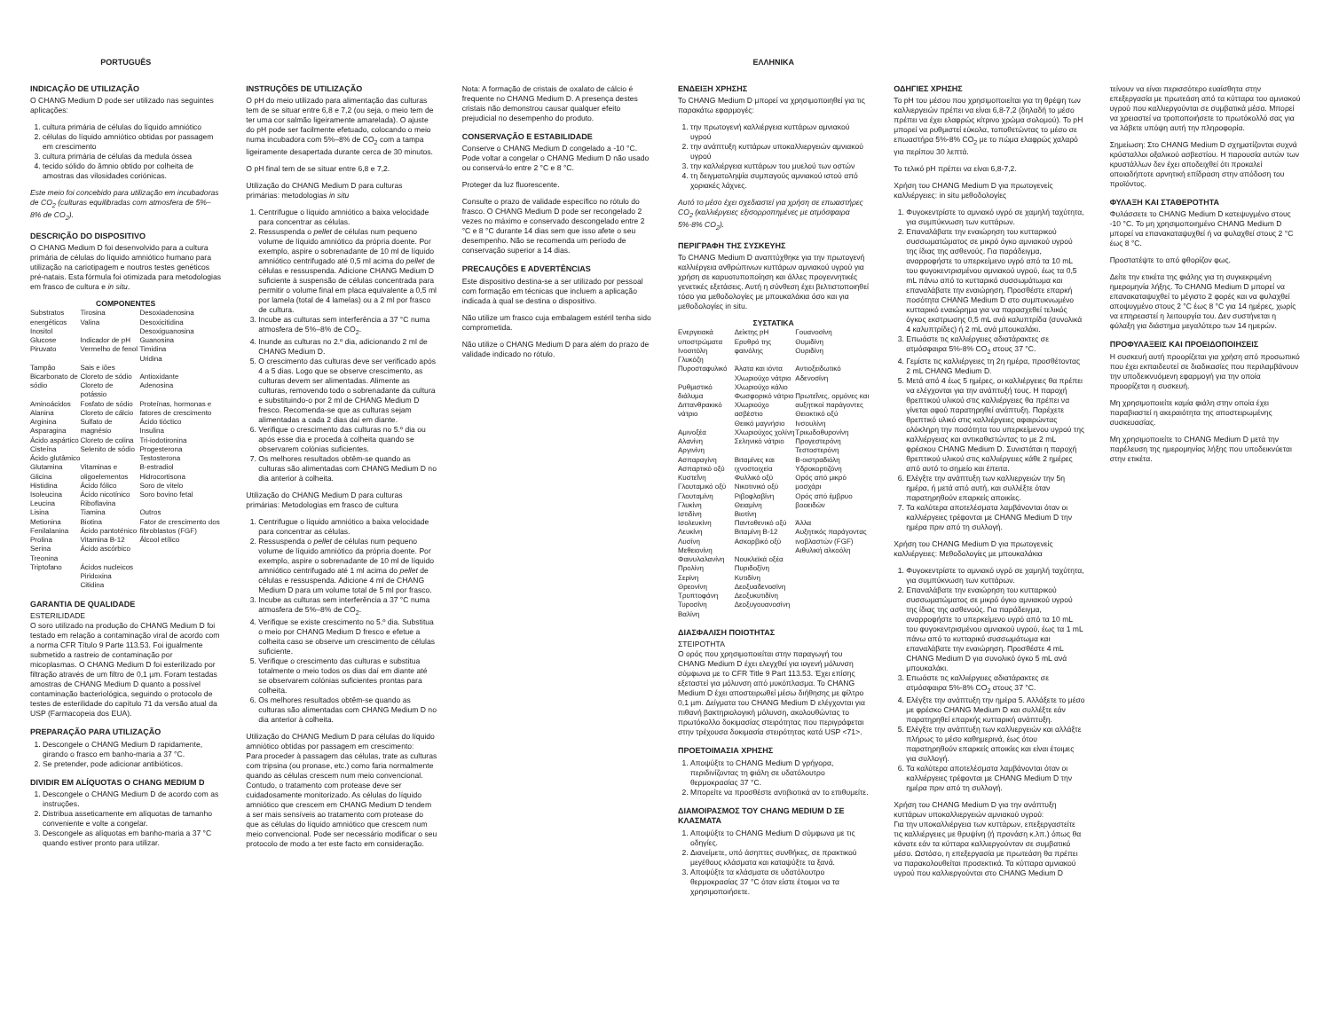PORTUGUÊS
INDICAÇÃO DE UTILIZAÇÃO
O CHANG Medium D pode ser utilizado nas seguintes aplicações:
1. cultura primária de células do líquido amniótico
2. células do líquido amniótico obtidas por passagem em crescimento
3. cultura primária de células da medula óssea
4. tecido sólido do âmnio obtido por colheita de amostras das vilosidades coriónicas.
Este meio foi concebido para utilização em incubadoras de CO<sub>2</sub> (culturas equilibradas com atmosfera de 5%–8% de CO<sub>2</sub>).
DESCRIÇÃO DO DISPOSITIVO
O CHANG Medium D foi desenvolvido para a cultura primária de células do líquido amniótico humano para utilização na cariotipagem e noutros testes genéticos pré-natais. Esta fórmula foi otimizada para metodologias em frasco de cultura e in situ.
COMPONENTES
| Substratos energéticos Inositol Glucose Piruvato | Tirosina Valina Indicador de pH Vermelho de fenol | Desoxiadenosina Desoxicitidina Desoxiguanosina Guanosina Timidina Uridina |
| Tampão Bicarbonato de sódio Aminoácidos Alanina Arginina Asparagina Ácido aspártico Cisteína Ácido glutâmico Glutamina Glicina Histidina Isoleucina Leucina Lisina Metionina Fenilalanina Prolina Serina Treonina Triptofano | Sais e iões Cloreto de sódio Cloreto de potássio Fosfato de sódio Cloreto de cálcio Sulfato de magnésio Cloreto de colina Selenito de sódio Vitaminas e oligoelementos Ácido fólico Ácido nicotínico Riboflavina Tiamina Biotina Ácido pantoténico Vitamina B-12 Ácido ascórbico Ácidos nucleicos Piridoxina Citidina | Antioxidante Adenosina Proteínas, hormonas e fatores de crescimento Ácido tióctico Insulina Tri-iodotironina Progesterona Testosterona B-estradiol Hidrocortisona Soro de vitelo Soro bovino fetal Outros Fator de crescimento dos fibroblastos (FGF) Álcool etílico |
GARANTIA DE QUALIDADE
ESTERILIDADE
O soro utilizado na produção do CHANG Medium D foi testado em relação a contaminação viral de acordo com a norma CFR Título 9 Parte 113.53. Foi igualmente submetido a rastreio de contaminação por micoplasmas. O CHANG Medium D foi esterilizado por filtração através de um filtro de 0,1 µm. Foram testadas amostras de CHANG Medium D quanto a possível contaminação bacteriológica, seguindo o protocolo de testes de esterilidade do capítulo 71 da versão atual da USP (Farmacopeia dos EUA).
PREPARAÇÃO PARA UTILIZAÇÃO
1. Descongele o CHANG Medium D rapidamente, girando o frasco em banho-maria a 37 °C.
2. Se pretender, pode adicionar antibióticos.
DIVIDIR EM ALÍQUOTAS O CHANG MEDIUM D
1. Descongele o CHANG Medium D de acordo com as instruções.
2. Distribua asseticamente em alíquotas de tamanho conveniente e volte a congelar.
3. Descongele as alíquotas em banho-maria a 37 °C quando estiver pronto para utilizar.
INSTRUÇÕES DE UTILIZAÇÃO
O pH do meio utilizado para alimentação das culturas tem de se situar entre 6,8 e 7,2 (ou seja, o meio tem de ter uma cor salmão ligeiramente amarelada). O ajuste do pH pode ser facilmente efetuado, colocando o meio numa incubadora com 5%–8% de CO<sub>2</sub> com a tampa ligeiramente desapertada durante cerca de 30 minutos.
O pH final tem de se situar entre 6,8 e 7,2.
Utilização do CHANG Medium D para culturas primárias: metodologias in situ
1. Centrifugue o líquido amniótico a baixa velocidade para concentrar as células.
2. Ressuspenda o pellet de células num pequeno volume de líquido amniótico da própria doente. Por exemplo, aspire o sobrenadante de 10 ml de líquido amniótico centrifugado até 0,5 ml acima do pellet de células e ressuspenda. Adicione CHANG Medium D suficiente à suspensão de células concentrada para permitir o volume final em placa equivalente a 0,5 ml por lamela (total de 4 lamelas) ou a 2 ml por frasco de cultura.
3. Incube as culturas sem interferência a 37 °C numa atmosfera de 5%–8% de CO<sub>2</sub>.
4. Inunde as culturas no 2.º dia, adicionando 2 ml de CHANG Medium D.
5. O crescimento das culturas deve ser verificado após 4 a 5 dias. Logo que se observe crescimento, as culturas devem ser alimentadas. Alimente as culturas, removendo todo o sobrenadante da cultura e substituindo-o por 2 ml de CHANG Medium D fresco. Recomenda-se que as culturas sejam alimentadas a cada 2 dias daí em diante.
6. Verifique o crescimento das culturas no 5.º dia ou após esse dia e proceda à colheita quando se observarem colónias suficientes.
7. Os melhores resultados obtêm-se quando as culturas são alimentadas com CHANG Medium D no dia anterior à colheita.
Utilização do CHANG Medium D para culturas primárias: Metodologias em frasco de cultura
1. Centrifugue o líquido amniótico a baixa velocidade para concentrar as células.
2. Ressuspenda o pellet de células num pequeno volume de líquido amniótico da própria doente. Por exemplo, aspire o sobrenadante de 10 ml de líquido amniótico centrifugado até 1 ml acima do pellet de células e ressuspenda. Adicione 4 ml de CHANG Medium D para um volume total de 5 ml por frasco.
3. Incube as culturas sem interferência a 37 °C numa atmosfera de 5%–8% de CO<sub>2</sub>.
4. Verifique se existe crescimento no 5.º dia. Substitua o meio por CHANG Medium D fresco e efetue a colheita caso se observe um crescimento de células suficiente.
5. Verifique o crescimento das culturas e substitua totalmente o meio todos os dias daí em diante até se observarem colónias suficientes prontas para colheita.
6. Os melhores resultados obtêm-se quando as culturas são alimentadas com CHANG Medium D no dia anterior à colheita.
Utilização do CHANG Medium D para células do líquido amniótico obtidas por passagem em crescimento:
Para proceder à passagem das células, trate as culturas com tripsina (ou pronase, etc.) como faria normalmente quando as células crescem num meio convencional. Contudo, o tratamento com protease deve ser cuidadosamente monitorizado. As células do líquido amniótico que crescem em CHANG Medium D tendem a ser mais sensíveis ao tratamento com protease do que as células do líquido amniótico que crescem num meio convencional. Pode ser necessário modificar o seu protocolo de modo a ter este facto em consideração.
Nota: A formação de cristais de oxalato de cálcio é frequente no CHANG Medium D. A presença destes cristais não demonstrou causar qualquer efeito prejudicial no desempenho do produto.
CONSERVAÇÃO E ESTABILIDADE
Conserve o CHANG Medium D congelado a -10 °C. Pode voltar a congelar o CHANG Medium D não usado ou conservá-lo entre 2 °C e 8 °C.
Proteger da luz fluorescente.
Consulte o prazo de validade específico no rótulo do frasco. O CHANG Medium D pode ser recongelado 2 vezes no máximo e conservado descongelado entre 2 °C e 8 °C durante 14 dias sem que isso afete o seu desempenho. Não se recomenda um período de conservação superior a 14 dias.
PRECAUÇÕES E ADVERTÊNCIAS
Este dispositivo destina-se a ser utilizado por pessoal com formação em técnicas que incluem a aplicação indicada à qual se destina o dispositivo.
Não utilize um frasco cuja embalagem estéril tenha sido comprometida.
Não utilize o CHANG Medium D para além do prazo de validade indicado no rótulo.
ΕΛΛΗΝΙΚΑ
ΕΝΔΕΙΞΗ ΧΡΗΣΗΣ
Το CHANG Medium D μπορεί να χρησιμοποιηθεί για τις παρακάτω εφαρμογές:
1. την πρωτογενή καλλιέργεια κυττάρων αμνιακού υγρού
2. την ανάπτυξη κυττάρων υποκαλλιεργειών αμνιακού υγρού
3. την καλλιέργεια κυττάρων του μυελού των οστών
4. τη δειγματοληψία συμπαγούς αμνιακού ιστού από χοριακές λάχνες.
Αυτό το μέσο έχει σχεδιαστεί για χρήση σε επωαστήρες CO<sub>2</sub> (καλλιέργειες εξισορροπημένες με ατμόσφαιρα 5%-8% CO<sub>2</sub>).
ΠΕΡΙΓΡΑΦΗ ΤΗΣ ΣΥΣΚΕΥΗΣ
Το CHANG Medium D αναπτύχθηκε για την πρωτογενή καλλιέργεια ανθρώπινων κυττάρων αμνιακού υγρού για χρήση σε καρυοτυπoποίηση και άλλες προγεννητικές γενετικές εξετάσεις. Αυτή η σύνθεση έχει βελτιστοποιηθεί τόσο για μεθοδολογίες με μπουκαλάκια όσο και για μεθοδολογίες in situ.
ΣΥΣΤΑΤΙΚΑ
| Ενεργειακά υποστρώματα Ινοσιτόλη Γλυκόζη Πυροσταφυλικό Ρυθμιστικό διάλυμα Διττανθρακικό νάτριο Αμινοξέα Αλανίνη Αργινίνη Ασπαραγίνη Ασπαρτικό οξύ Κυστεΐνη Γλουταμικό οξύ Γλουταμίνη Γλυκίνη Ιστιδίνη Ισολευκίνη Λευκίνη Λυσίνη Μεθειονίνη Φαινυλαλανίνη Προλίνη Σερίνη Θρεονίνη Τρυπτοφάνη Τυροσίνη Βαλίνη | Δείκτης pH Ερυθρό της φαινόλης Άλατα και ιόντα Χλωριούχο νάτριο Χλωριούχο κάλιο Φωσφορικό νάτριο Χλωριούχο ασβέστιο Θειικό μαγνήσιο Χλωριούχος χολίνη Σεληνικό νάτριο Βιταμίνες και ιχνοστοιχεία Φυλλικό οξύ Νικοτινικό οξύ Ριβοφλαβίνη Θειαμίνη Βιοτίνη Παντοθενικό οξύ Βιταμίνη B-12 Ασκορβικό οξύ Νουκλεϊκά οξέα Πυριδοξίνη Κυτιδίνη Δεοξυαδενοσίνη Δεοξυκυτιδίνη Δεοξυγουανοσίνη | Γουανοσίνη Θυμιδίνη Ουριδίνη Αντιοξειδωτικό Αδενοσίνη Πρωτεΐνες, ορμόνες και αυξητικοί παράγοντες Θειοκτικό οξύ Ινσουλίνη Τριιωδοθυρονίνη Προγεστερόνη Τεστοστερόνη B-οιστραδιόλη Υδροκορτιζόνη Ορός από μικρό μοσχάρι Ορός από έμβρυο βοοειδών Άλλα Αυξητικός παράγοντας ινοβλαστών (FGF) Αιθυλική αλκοόλη |
ΔΙΑΣΦΑΛΙΣΗ ΠΟΙΟΤΗΤΑΣ
ΣΤΕΙΡΟΤΗΤΑ
Ο ορός που χρησιμοποιείται στην παραγωγή του CHANG Medium D έχει ελεγχθεί για ιογενή μόλυνση σύμφωνα με το CFR Title 9 Part 113.53. Έχει επίσης εξεταστεί για μόλυνση από μυκόπλασμα. Το CHANG Medium D έχει αποστειρωθεί μέσω διήθησης με φίλτρο 0,1 µm. Δείγματα του CHANG Medium D ελέγχονται για πιθανή βακτηριολογική μόλυνση, ακολουθώντας το πρωτόκολλο δοκιμασίας στειρότητας που περιγράφεται στην τρέχουσα δοκιμασία στειρότητας κατά USP <71>.
ΠΡΟΕΤΟΙΜΑΣΙΑ ΧΡΗΣΗΣ
1. Αποψύξτε το CHANG Medium D γρήγορα, περιδινίζοντας τη φιάλη σε υδατόλουτρο θερμοκρασίας 37 °C.
2. Μπορείτε να προσθέστε αντιβιοτικά αν το επιθυμείτε.
ΔΙΑΜΟΙΡΑΣΜΟΣ ΤΟΥ CHANG MEDIUM D ΣΕ ΚΛΑΣΜΑΤΑ
1. Αποψύξτε το CHANG Medium D σύμφωνα με τις οδηγίες.
2. Διανείμετε, υπό άσηπτες συνθήκες, σε πρακτικού μεγέθους κλάσματα και καταψύξτε τα ξανά.
3. Αποψύξτε τα κλάσματα σε υδατόλουτρο θερμοκρασίας 37 °C όταν είστε έτοιμοι να τα χρησιμοποιήσετε.
ΟΔΗΓΙΕΣ ΧΡΗΣΗΣ
Το pH του μέσου που χρησιμοποιείται για τη θρέψη των καλλιεργειών πρέπει να είναι 6,8-7,2 (δηλαδή το μέσο πρέπει να έχει ελαφρώς κίτρινο χρώμα σολομού). Το pH μπορεί να ρυθμιστεί εύκολα, τοποθετώντας το μέσο σε επωαστήρα 5%-8% CO<sub>2</sub> με το πώμα ελαφρώς χαλαρό για περίπου 30 λεπτά.
Το τελικό pH πρέπει να είναι 6,8-7,2.
Χρήση του CHANG Medium D για πρωτογενείς καλλιέργειες: in situ μεθοδολογίες
1. Φυγοκεντρίστε το αμνιακό υγρό σε χαμηλή ταχύτητα, για συμπύκνωση των κυττάρων.
2. Επαναλάβατε την εναιώρηση του κυτταρικού συσσωματώματος σε μικρό όγκο αμνιακού υγρού της ίδιας της ασθενούς. Για παράδειγμα, αναρροφήστε το υπερκείμενο υγρό από τα 10 mL του φυγοκεντρισμένου αμνιακού υγρού, έως τα 0,5 mL πάνω από το κυτταρικό συσσωμάτωμα και επαναλάβατε την εναιώρηση. Προσθέστε επαρκή ποσότητα CHANG Medium D στο συμπυκνωμένο κυτταρικό εναιώρημα για να παρασχεθεί τελικός όγκος εκστρωσης 0,5 mL ανά καλυπτρίδα (συνολικά 4 καλυπτρίδες) ή 2 mL ανά μπουκαλάκι.
3. Επωάστε τις καλλιέργειες αδιατάρακτες σε ατμόσφαιρα 5%-8% CO<sub>2</sub> στους 37 °C.
4. Γεμίστε τις καλλιέργειες τη 2η ημέρα, προσθέτοντας 2 mL CHANG Medium D.
5. Μετά από 4 έως 5 ημέρες, οι καλλιέργειες θα πρέπει να ελέγχονται για την ανάπτυξή τους. Η παροχή θρεπτικού υλικού στις καλλιέργειες θα πρέπει να γίνεται αφού παρατηρηθεί ανάπτυξη. Παρέχετε θρεπτικό υλικό στις καλλιέργειες αφαιρώντας ολόκληρη την ποσότητα του υπερκείμενου υγρού της καλλιέργειας και αντικαθιστώντας το με 2 mL φρέσκου CHANG Medium D. Συνιστάται η παροχή θρεπτικού υλικού στις καλλιέργειες κάθε 2 ημέρες από αυτό το σημείο και έπειτα.
6. Ελέγξτε την ανάπτυξη των καλλιεργειών την 5η ημέρα, ή μετά από αυτή, και συλλέξτε όταν παρατηρηθούν επαρκείς αποικίες.
7. Τα καλύτερα αποτελέσματα λαμβάνονται όταν οι καλλιέργειες τρέφονται με CHANG Medium D την ημέρα πριν από τη συλλογή.
Χρήση του CHANG Medium D για πρωτογενείς καλλιέργειες: Μεθοδολογίες με μπουκαλάκια
1. Φυγοκεντρίστε το αμνιακό υγρό σε χαμηλή ταχύτητα, για συμπύκνωση των κυττάρων.
2. Επαναλάβατε την εναιώρηση του κυτταρικού συσσωματώματος σε μικρό όγκο αμνιακού υγρού της ίδιας της ασθενούς. Για παράδειγμα, αναρροφήστε το υπερκείμενο υγρό από τα 10 mL του φυγοκεντρισμένου αμνιακού υγρού, έως τα 1 mL πάνω από το κυτταρικό συσσωμάτωμα και επαναλάβατε την εναιώρηση. Προσθέστε 4 mL CHANG Medium D για συνολικό όγκο 5 mL ανά μπουκαλάκι.
3. Επωάστε τις καλλιέργειες αδιατάρακτες σε ατμόσφαιρα 5%-8% CO<sub>2</sub> στους 37 °C.
4. Ελέγξτε την ανάπτυξη την ημέρα 5. Αλλάξετε το μέσο με φρέσκο CHANG Medium D και συλλέξτε εάν παρατηρηθεί επαρκής κυτταρική ανάπτυξη.
5. Ελέγξτε την ανάπτυξη των καλλιεργειών και αλλάξτε πλήρως το μέσο καθημερινά, έως ότου παρατηρηθούν επαρκείς αποικίες και είναι έτοιμες για συλλογή.
6. Τα καλύτερα αποτελέσματα λαμβάνονται όταν οι καλλιέργειες τρέφονται με CHANG Medium D την ημέρα πριν από τη συλλογή.
Χρήση του CHANG Medium D για την ανάπτυξη κυττάρων υποκαλλιεργειών αμνιακού υγρού:
Για την υποκαλλιέργεια των κυττάρων, επεξεργαστείτε τις καλλιέργειες με θρυψίνη (ή πρoνάση κ.λπ.) όπως θα κάνατε εάν τα κύτταρα καλλιεργούνταν σε συμβατικό μέσο. Ωστόσο, η επεξεργασία με πρωτεάση θα πρέπει να παρακολουθείται προσεκτικά. Τα κύτταρα αμνιακού υγρού που καλλιεργούνται στο CHANG Medium D
τείνουν να είναι περισσότερο ευαίσθητα στην επεξεργασία με πρωτεάση από τα κύτταρα του αμνιακού υγρού που καλλιεργούνται σε συμβατικά μέσα. Μπορεί να χρειαστεί να τροποποιήσετε το πρωτόκολλό σας για να λάβετε υπόψη αυτή την πληροφορία.
Σημείωση: Στο CHANG Medium D σχηματίζονται συχνά κρύσταλλοι οξαλικού ασβεστίου. Η παρουσία αυτών των κρυστάλλων δεν έχει αποδειχθεί ότι προκαλεί οποιαδήποτε αρνητική επίδραση στην απόδοση του προϊόντος.
ΦΥΛΑΞΗ ΚΑΙ ΣΤΑΘΕΡΟΤΗΤΑ
Φυλάσσετε το CHANG Medium D κατεψυγμένο στους -10 °C. Το μη χρησιμοποιημένο CHANG Medium D μπορεί να επανακαταψυχθεί ή να φυλαχθεί στους 2 °C έως 8 °C.
Προστατέψτε το από φθορίζον φως.
Δείτε την ετικέτα της φιάλης για τη συγκεκριμένη ημερομηνία λήξης. Το CHANG Medium D μπορεί να επανακαταψυχθεί το μέγιστο 2 φορές και να φυλαχθεί αποψυγμένο στους 2 °C έως 8 °C για 14 ημέρες, χωρίς να επηρεαστεί η λειτουργία του. Δεν συστήνεται η φύλαξη για διάστημα μεγαλύτερο των 14 ημερών.
ΠΡΟΦΥΛΑΞΕΙΣ ΚΑΙ ΠΡΟΕΙΔΟΠΟΙΗΣΕΙΣ
Η συσκευή αυτή προορίζεται για χρήση από προσωπικό που έχει εκπαιδευτεί σε διαδικασίες που περιλαμβάνουν την υποδεικνυόμενη εφαρμογή για την οποία προορίζεται η συσκευή.
Μη χρησιμοποιείτε καμία φιάλη στην οποία έχει παραβιαστεί η ακεραιότητα της αποστειρωμένης συσκευασίας.
Μη χρησιμοποιείτε το CHANG Medium D μετά την παρέλευση της ημερομηνίας λήξης που υποδεικνύεται στην ετικέτα.